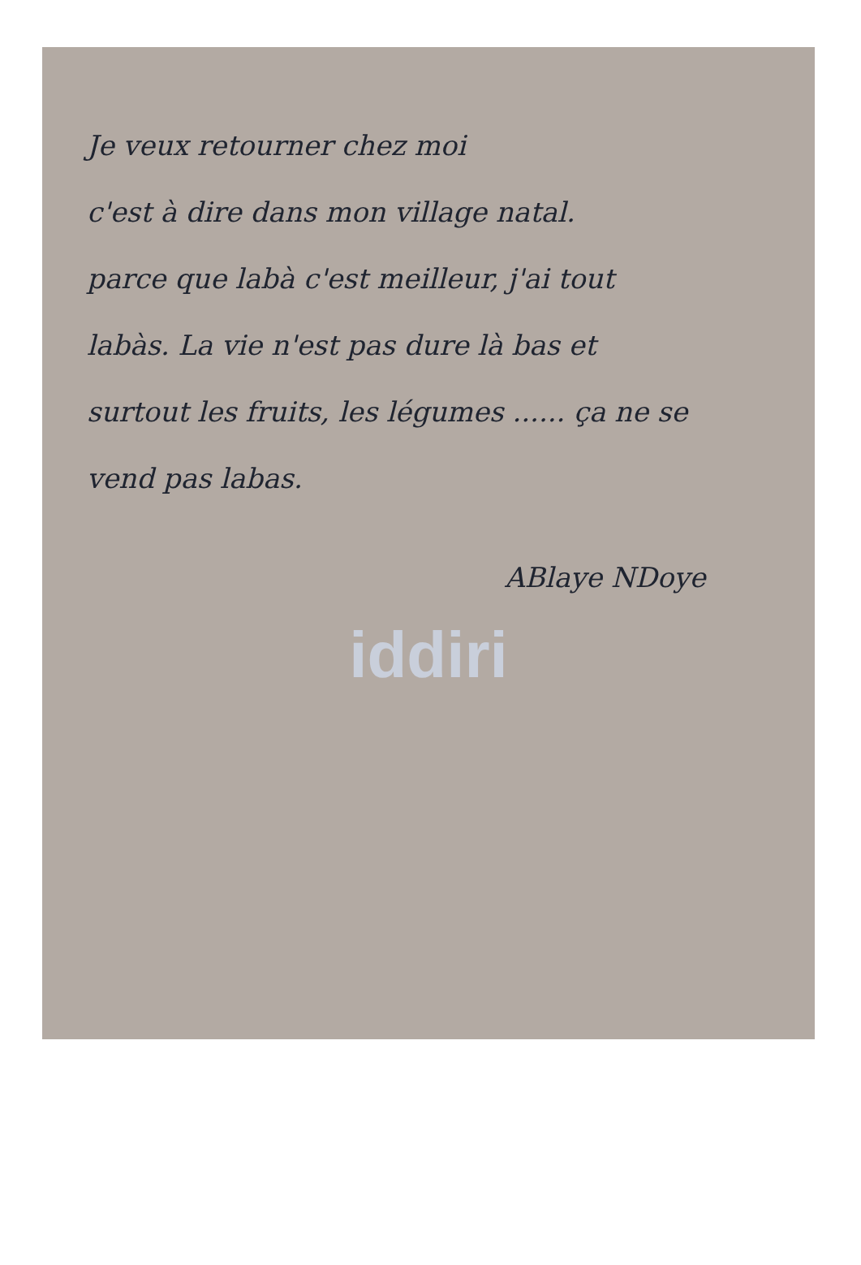Je veux retourner chez moi
c'est à dire dans mon village natal.
parce que labà c'est meilleur, j'ai tout
labàs. La vie n'est pas dure là bas et
surtout les fruits, les légumes ...... ça ne se
vend pas labas.
ABlaye NDoye
iddiri